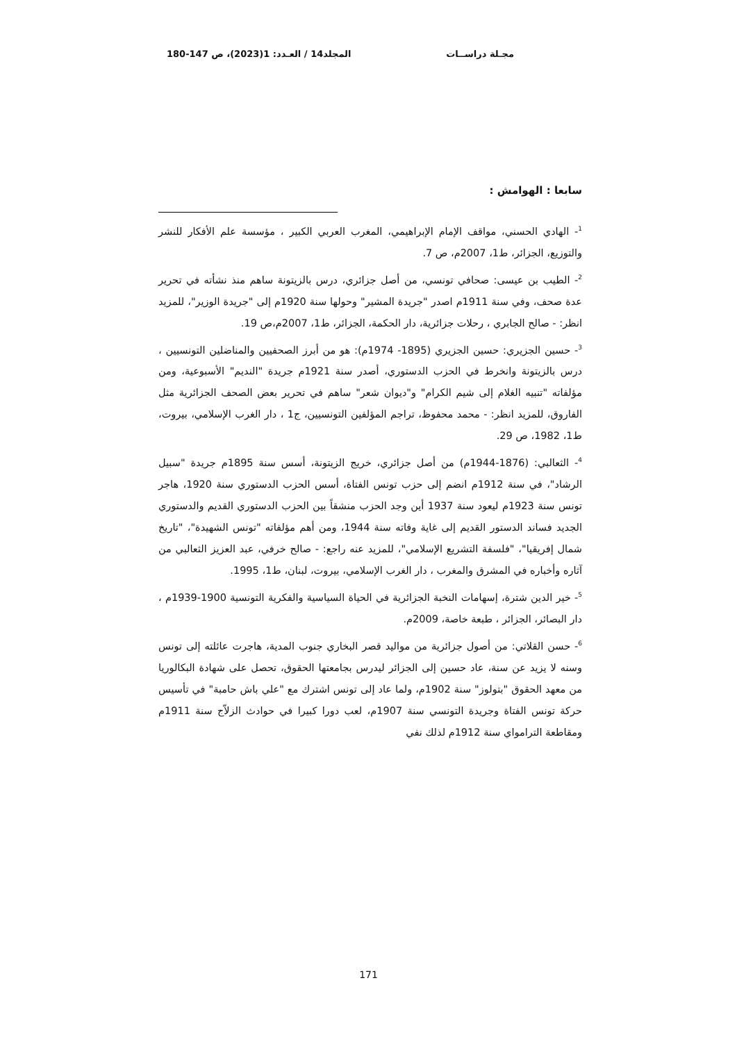مجـلة دراســات المجلد14 / العـدد: 1(2023)، ص 147-180
سابعا : الهوامش :
<sup>1</sup>- الهادي الحسني، مواقف الإمام الإبراهيمي، المغرب العربي الكبير ، مؤسسة علم الأفكار للنشر والتوزيع، الجزائر، ط1، 2007م، ص 7.
<sup>2</sup>- الطيب بن عيسى: صحافي تونسي، من أصل جزائري، درس بالزيتونة ساهم منذ نشأته في تحرير عدة صحف، وفي سنة 1911م اصدر "جريدة المشير" وحولها سنة 1920م إلى "جريدة الوزير"، للمزيد انظر: - صالح الجابري ، رحلات جزائرية، دار الحكمة، الجزائر، ط1، 2007م،ص 19.
<sup>3</sup>- حسين الجزيري: حسين الجزيري (1895- 1974م): هو من أبرز الصحفيين والمناضلين التونسيين ، درس بالزيتونة وانخرط في الحزب الدستوري، أصدر سنة 1921م جريدة "النديم" الأسبوعية، ومن مؤلفاته "تنبيه الغلام إلى شيم الكرام" و"ديوان شعر" ساهم في تحرير بعض الصحف الجزائرية مثل الفاروق، للمزيد انظر: - محمد محفوظ، تراجم المؤلفين التونسيين، ج1 ، دار الغرب الإسلامي، بيروت، ط1، 1982، ص 29.
<sup>4</sup>- الثعالبي: (1876-1944م) من أصل جزائري، خريج الزيتونة، أسس سنة 1895م جريدة "سبيل الرشاد"، في سنة 1912م انضم إلى حزب تونس الفتاة، أسس الحزب الدستوري سنة 1920، هاجر تونس سنة 1923م ليعود سنة 1937 أين وجد الحزب منشقاً بين الحزب الدستوري القديم والدستوري الجديد فساند الدستور القديم إلى غاية وفاته سنة 1944، ومن أهم مؤلفاته "تونس الشهيدة"، "تاريخ شمال إفريقيا"، "فلسفة التشريع الإسلامي"، للمزيد عنه راجع: - صالح خرفي، عبد العزيز الثعالبي من آثاره وأخباره في المشرق والمغرب ، دار الغرب الإسلامي، بيروت، لبنان، ط1، 1995.
<sup>5</sup>- خير الدين شترة، إسهامات النخبة الجزائرية في الحياة السياسية والفكرية التونسية 1900-1939م ، دار البصائر، الجزائر ، طبعة خاصة، 2009م.
<sup>6</sup>- حسن القلاتي: من أصول جزائرية من مواليد قصر البخاري جنوب المدية، هاجرت عائلته إلى تونس وسنه لا يزيد عن سنة، عاد حسين إلى الجزائر ليدرس بجامعتها الحقوق، تحصل على شهادة البكالوريا من معهد الحقوق "بتولوز" سنة 1902م، ولما عاد إلى تونس اشترك مع "علي باش حامبة" في تأسيس حركة تونس الفتاة وجريدة التونسي سنة 1907م، لعب دورا كبيرا في حوادث الزلاّج سنة 1911م ومقاطعة الترامواي سنة 1912م لذلك نفي
171